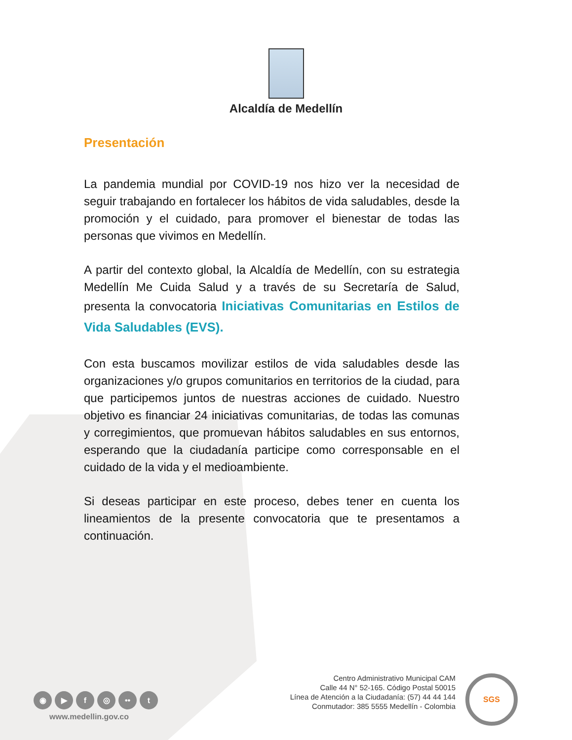Alcaldía de Medellín
Presentación
La pandemia mundial por COVID-19 nos hizo ver la necesidad de seguir trabajando en fortalecer los hábitos de vida saludables, desde la promoción y el cuidado, para promover el bienestar de todas las personas que vivimos en Medellín.
A partir del contexto global, la Alcaldía de Medellín, con su estrategia Medellín Me Cuida Salud y a través de su Secretaría de Salud, presenta la convocatoria Iniciativas Comunitarias en Estilos de Vida Saludables (EVS).
Con esta buscamos movilizar estilos de vida saludables desde las organizaciones y/o grupos comunitarios en territorios de la ciudad, para que participemos juntos de nuestras acciones de cuidado. Nuestro objetivo es financiar 24 iniciativas comunitarias, de todas las comunas y corregimientos, que promuevan hábitos saludables en sus entornos, esperando que la ciudadanía participe como corresponsable en el cuidado de la vida y el medioambiente.
Si deseas participar en este proceso, debes tener en cuenta los lineamientos de la presente convocatoria que te presentamos a continuación.
◉ ▶ f ◎ •• t
www.medellin.gov.co
Centro Administrativo Municipal CAM
Calle 44 N° 52-165. Código Postal 50015
Línea de Atención a la Ciudadanía: (57) 44 44 144
Conmutador: 385 5555 Medellín - Colombia
SGS